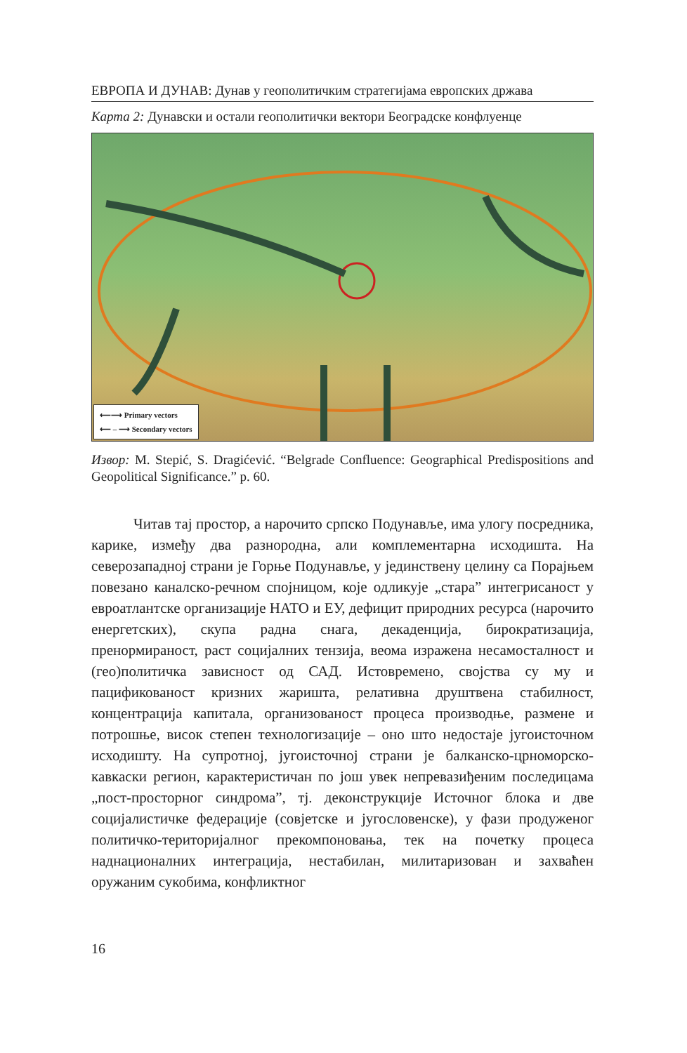ЕВРОПА И ДУНАВ: Дунав у геополитичким стратегијама европских држава
Карта 2: Дунавски и остали геополитички вектори Београдске конфлуенце
⟵⟶ Primary vectors
⟵ – ⟶ Secondary vectors
Извор: M. Stepić, S. Dragićević. “Belgrade Confluence: Geographical Predispositions and Geopolitical Significance.” p. 60.
Читав тај простор, а нарочито српско Подунавље, има улогу посредника, карике, између два разнородна, али комплементарна исходишта. На северозападној страни је Горње Подунавље, у јединствену целину са Порајњем повезано каналско-речном спојницом, које одликује „стара” интегрисаност у евроатлантске организације НАТО и ЕУ, дефицит природних ресурса (нарочито енергетских), скупа радна снага, декаденција, бирократизација, пренормираност, раст социјалних тензија, веома изражена несамосталност и (гео)политичка зависност од САД. Истовремено, својства су му и пацификованост кризних жаришта, релативна друштвена стабилност, концентрација капитала, организованост процеса производње, размене и потрошње, висок степен технологизације – оно што недостаје југоисточном исходишту. На супротној, југоисточној страни је балканско-црноморско-кавкаски регион, карактеристичан по још увек непревазиђеним последицама „пост-просторног синдрома”, тј. деконструкције Источног блока и две социјалистичке федерације (совјетске и југословенске), у фази продуженог политичко-територијалног прекомпоновања, тек на почетку процеса наднационалних интеграција, нестабилан, милитаризован и захваћен оружаним сукобима, конфликтног
16